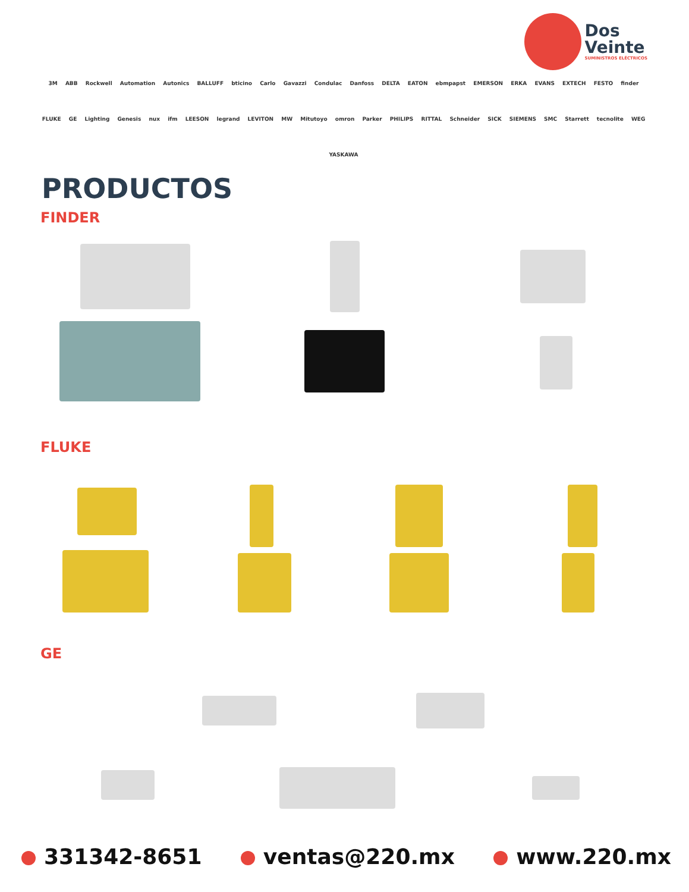Dos
Veinte
SUMINISTROS ELÉCTRICOS
3M ABB Rockwell Automation Autonics BALLUFF bticino Carlo Gavazzi Condulac Danfoss DELTA EATON ebmpapst EMERSON ERKA EVANS EXTECH FESTO finder FLUKE GE Lighting Genesis nux ifm LEESON legrand LEVITON MW Mitutoyo omron Parker PHILIPS RITTAL Schneider SICK SIEMENS SMC Starrett tecnolite WEG YASKAWA
PRODUCTOS
FINDER
FLUKE
GE
331342-8651 ventas@220.mx www.220.mx